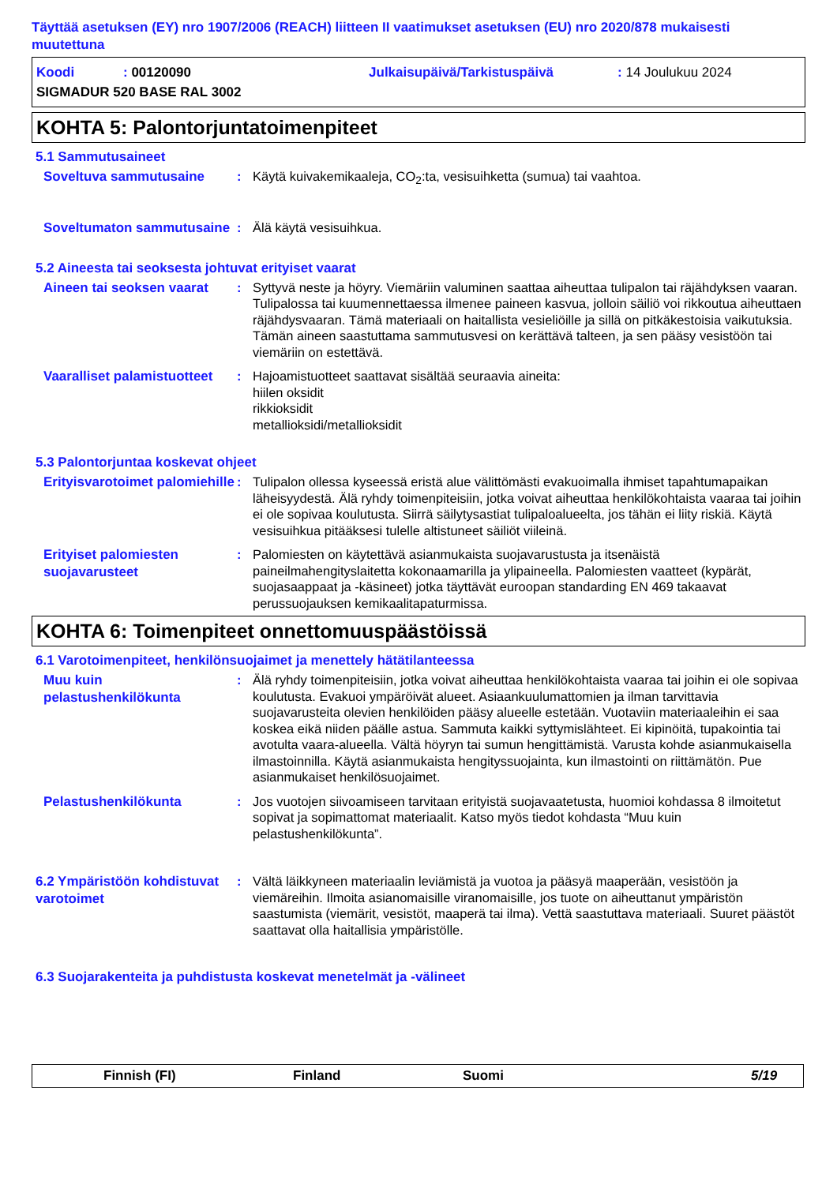Täyttää asetuksen (EY) nro 1907/2006 (REACH) liitteen II vaatimukset asetuksen (EU) nro 2020/878 mukaisesti muutettuna
Koodi: 00120090 Julkaisupäivä/Tarkistuspäivä: 14 Joulukuu 2024
SIGMADUR 520 BASE RAL 3002
KOHTA 5: Palontorjuntatoimenpiteet
5.1 Sammutusaineet
Soveltuva sammutusaine
: Käytä kuivakemikaaleja, CO<sub>2</sub>:ta, vesisuihketta (sumua) tai vaahtoa.
Soveltumaton sammutusaine
: Älä käytä vesisuihkua.
5.2 Aineesta tai seoksesta johtuvat erityiset vaarat
Aineen tai seoksen vaarat
: Syttyvä neste ja höyry. Viemäriin valuminen saattaa aiheuttaa tulipalon tai räjähdyksen vaaran. Tulipalossa tai kuumennettaessa ilmenee paineen kasvua, jolloin säiliö voi rikkoutua aiheuttaen räjähdysvaaran. Tämä materiaali on haitallista vesieliöille ja sillä on pitkäkestoisia vaikutuksia. Tämän aineen saastuttama sammutusvesi on kerättävä talteen, ja sen pääsy vesistöön tai viemäriin on estettävä.
Vaaralliset palamistuotteet
: Hajoamistuotteet saattavat sisältää seuraavia aineita:
hiilen oksidit
rikkioksidit
metallioksidi/metallioksidit
5.3 Palontorjuntaa koskevat ohjeet
Erityisvarotoimet palomiehille
: Tulipalon ollessa kyseessä eristä alue välittömästi evakuoimalla ihmiset tapahtumapaikan läheisyydestä. Älä ryhdy toimenpiteisiin, jotka voivat aiheuttaa henkilökohtaista vaaraa tai joihin ei ole sopivaa koulutusta. Siirrä säilytysastiat tulipaloalueelta, jos tähän ei liity riskiä. Käytä vesisuihkua pitääksesi tulelle altistuneet säiliöt viileinä.
Erityiset palomiesten suojavarusteet
: Palomiesten on käytettävä asianmukaista suojavarustusta ja itsenäistä paineilmahengityslaitetta kokonaamarilla ja ylipaineella. Palomiesten vaatteet (kypärät, suojasaappaat ja -käsineet) jotka täyttävät euroopan standarding EN 469 takaavat perussuojauksen kemikaalitapaturmissa.
KOHTA 6: Toimenpiteet onnettomuuspäästöissä
6.1 Varotoimenpiteet, henkilönsuojaimet ja menettely hätätilanteessa
Muu kuin pelastushenkilökunta
: Älä ryhdy toimenpiteisiin, jotka voivat aiheuttaa henkilökohtaista vaaraa tai joihin ei ole sopivaa koulutusta. Evakuoi ympäröivät alueet. Asiaankuulumattomien ja ilman tarvittavia suojavarusteita olevien henkilöiden pääsy alueelle estetään. Vuotaviin materiaaleihin ei saa koskea eikä niiden päälle astua. Sammuta kaikki syttymislähteet. Ei kipinöitä, tupakointia tai avotulta vaara-alueella. Vältä höyryn tai sumun hengittämistä. Varusta kohde asianmukaisella ilmastoinnilla. Käytä asianmukaista hengityssuojainta, kun ilmastointi on riittämätön. Pue asianmukaiset henkilösuojaimet.
Pelastushenkilökunta
: Jos vuotojen siivoamiseen tarvitaan erityistä suojavaatetusta, huomioi kohdassa 8 ilmoitetut sopivat ja sopimattomat materiaalit. Katso myös tiedot kohdasta “Muu kuin pelastushenkilökunta”.
6.2 Ympäristöön kohdistuvat varotoimet
: Vältä läikkyneen materiaalin leviämistä ja vuotoa ja pääsyä maaperään, vesistöön ja viemäreihin. Ilmoita asianomaisille viranomaisille, jos tuote on aiheuttanut ympäristön saastumista (viemärit, vesistöt, maaperä tai ilma). Vettä saastuttava materiaali. Suuret päästöt saattavat olla haitallisia ympäristölle.
6.3 Suojarakenteita ja puhdistusta koskevat menetelmät ja -välineet
Finnish (FI) Finland Suomi 5/19